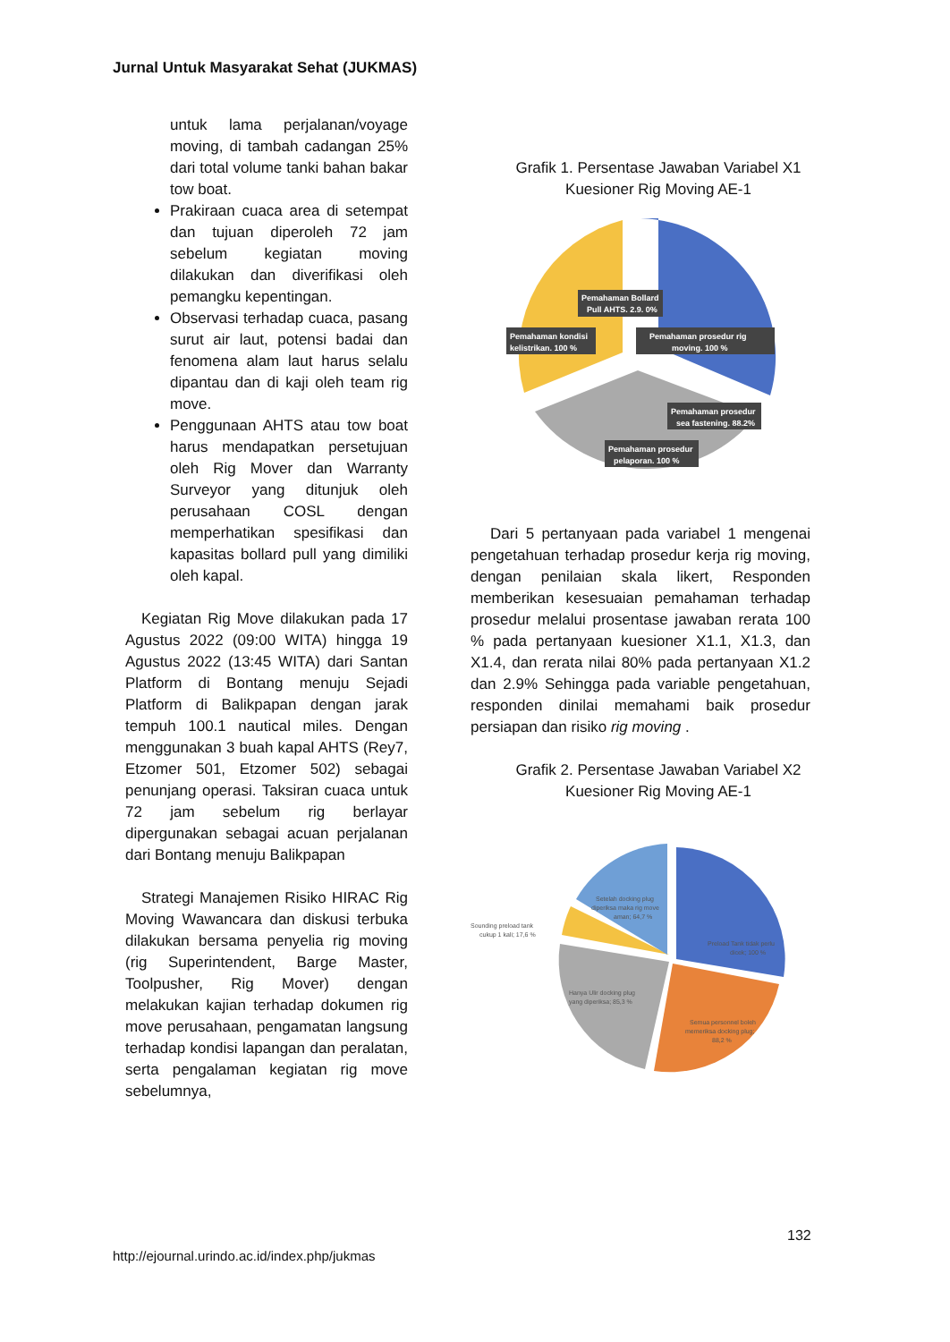Jurnal Untuk Masyarakat Sehat (JUKMAS)
untuk lama perjalanan/voyage moving, di tambah cadangan 25% dari total volume tanki bahan bakar tow boat.
Prakiraan cuaca area di setempat dan tujuan diperoleh 72 jam sebelum kegiatan moving dilakukan dan diverifikasi oleh pemangku kepentingan.
Observasi terhadap cuaca, pasang surut air laut, potensi badai dan fenomena alam laut harus selalu dipantau dan di kaji oleh team rig move.
Penggunaan AHTS atau tow boat harus mendapatkan persetujuan oleh Rig Mover dan Warranty Surveyor yang ditunjuk oleh perusahaan COSL dengan memperhatikan spesifikasi dan kapasitas bollard pull yang dimiliki oleh kapal.
Kegiatan Rig Move dilakukan pada 17 Agustus 2022 (09:00 WITA) hingga 19 Agustus 2022 (13:45 WITA) dari Santan Platform di Bontang menuju Sejadi Platform di Balikpapan dengan jarak tempuh 100.1 nautical miles. Dengan menggunakan 3 buah kapal AHTS (Rey7, Etzomer 501, Etzomer 502) sebagai penunjang operasi. Taksiran cuaca untuk 72 jam sebelum rig berlayar dipergunakan sebagai acuan perjalanan dari Bontang menuju Balikpapan
Strategi Manajemen Risiko HIRAC Rig Moving Wawancara dan diskusi terbuka dilakukan bersama penyelia rig moving (rig Superintendent, Barge Master, Toolpusher, Rig Mover) dengan melakukan kajian terhadap dokumen rig move perusahaan, pengamatan langsung terhadap kondisi lapangan dan peralatan, serta pengalaman kegiatan rig move sebelumnya,
Grafik 1. Persentase Jawaban Variabel X1 Kuesioner Rig Moving AE-1
Pemahaman Bollard
Pull AHTS. 2.9. 0%
Pemahaman kondisi
kelistrikan. 100 %
Pemahaman prosedur rig
moving. 100 %
Pemahaman prosedur
sea fastening. 88.2%
Pemahaman prosedur
pelaporan. 100 %
Dari 5 pertanyaan pada variabel 1 mengenai pengetahuan terhadap prosedur kerja rig moving, dengan penilaian skala likert, Responden memberikan kesesuaian pemahaman terhadap prosedur melalui prosentase jawaban rerata 100 % pada pertanyaan kuesioner X1.1, X1.3, dan X1.4, dan rerata nilai 80% pada pertanyaan X1.2 dan 2.9% Sehingga pada variable pengetahuan, responden dinilai memahami baik prosedur persiapan dan risiko rig moving .
Grafik 2. Persentase Jawaban Variabel X2 Kuesioner Rig Moving AE-1
Setelah docking plug
diperiksa maka rig move
aman; 64,7 %
Sounding preload tank
cukup 1 kali; 17,6 %
Preload Tank tidak perlu
dicek; 100 %
Hanya Ulir docking plug
yang diperiksa; 85,3 %
Semua personnel boleh
memeriksa docking plug;
88,2 %
132
http://ejournal.urindo.ac.id/index.php/jukmas